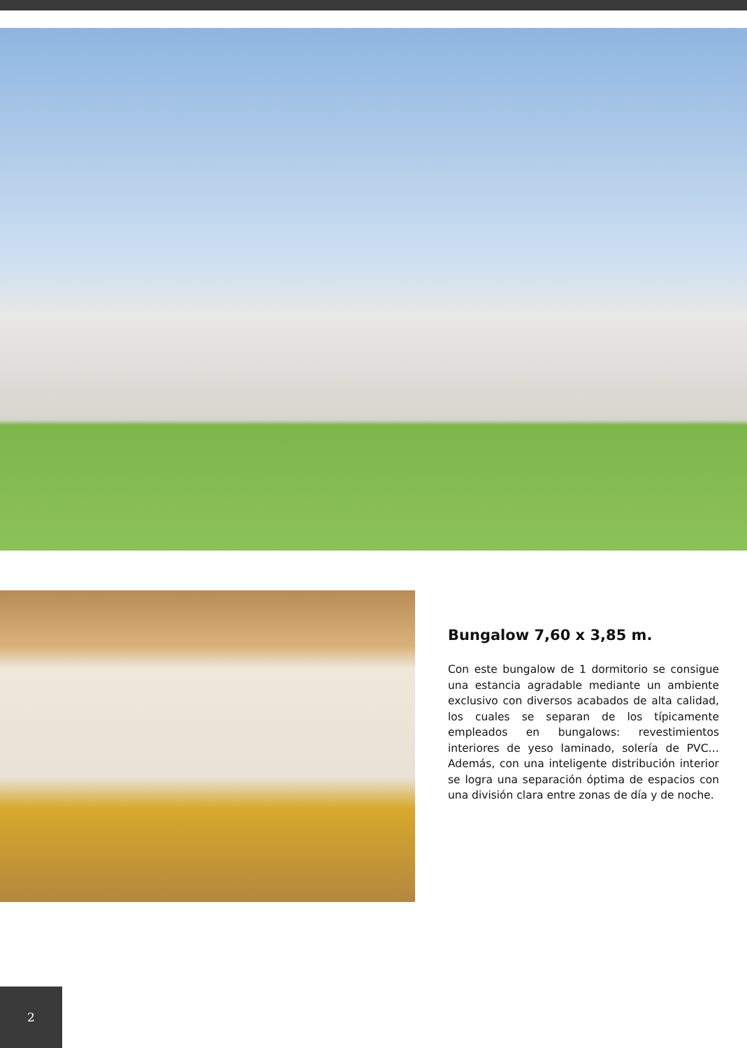Bungalow 7,60 x 3,85 m.
Con este bungalow de 1 dormitorio se consigue una estancia agradable mediante un ambiente exclusivo con diversos acabados de alta calidad, los cuales se separan de los típicamente empleados en bungalows: revestimientos interiores de yeso laminado, solería de PVC… Además, con una inteligente distribución interior se logra una separación óptima de espacios con una división clara entre zonas de día y de noche.
2